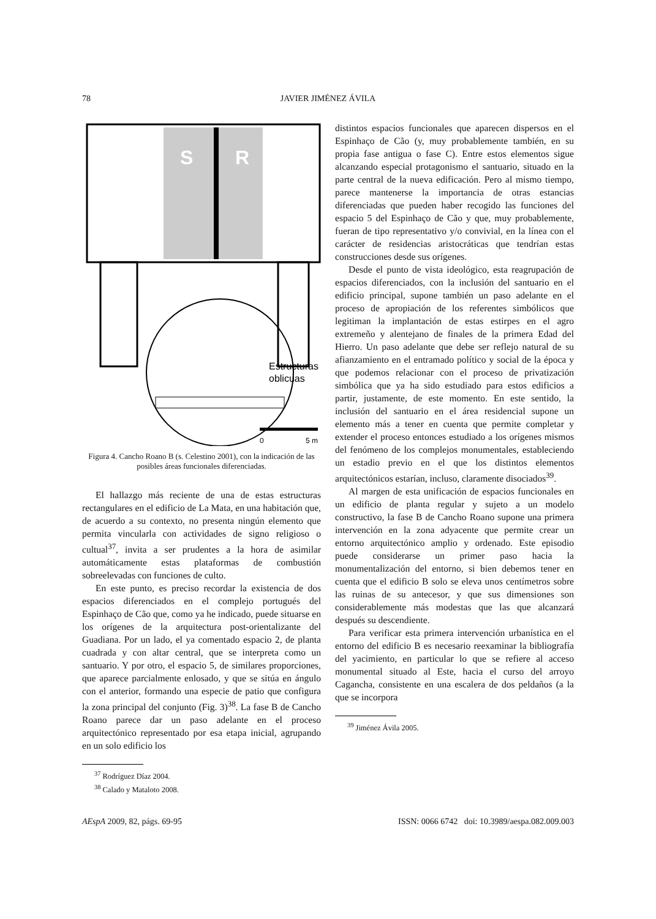78 JAVIER JIMÉNEZ ÁVILA
S
R
Estructuras
oblicuas
0
5 m
Figura 4. Cancho Roano B (s. Celestino 2001), con la indicación de las posibles áreas funcionales diferenciadas.
El hallazgo más reciente de una de estas estructuras rectangulares en el edificio de La Mata, en una habitación que, de acuerdo a su contexto, no presenta ningún elemento que permita vincularla con actividades de signo religioso o cultual<sup>37</sup>, invita a ser prudentes a la hora de asimilar automáticamente estas plataformas de combustión sobreelevadas con funciones de culto.
En este punto, es preciso recordar la existencia de dos espacios diferenciados en el complejo portugués del Espinhaço de Cão que, como ya he indicado, puede situarse en los orígenes de la arquitectura post-orientalizante del Guadiana. Por un lado, el ya comentado espacio 2, de planta cuadrada y con altar central, que se interpreta como un santuario. Y por otro, el espacio 5, de similares proporciones, que aparece parcialmente enlosado, y que se sitúa en ángulo con el anterior, formando una especie de patio que configura la zona principal del conjunto (Fig. 3)<sup>38</sup>. La fase B de Cancho Roano parece dar un paso adelante en el proceso arquitectónico representado por esa etapa inicial, agrupando en un solo edificio los
<sup>37</sup> Rodríguez Díaz 2004.
<sup>38</sup> Calado y Mataloto 2008.
distintos espacios funcionales que aparecen dispersos en el Espinhaço de Cão (y, muy probablemente también, en su propia fase antigua o fase C). Entre estos elementos sigue alcanzando especial protagonismo el santuario, situado en la parte central de la nueva edificación. Pero al mismo tiempo, parece mantenerse la importancia de otras estancias diferenciadas que pueden haber recogido las funciones del espacio 5 del Espinhaço de Cão y que, muy probablemente, fueran de tipo representativo y/o convivial, en la línea con el carácter de residencias aristocráticas que tendrían estas construcciones desde sus orígenes.
Desde el punto de vista ideológico, esta reagrupación de espacios diferenciados, con la inclusión del santuario en el edificio principal, supone también un paso adelante en el proceso de apropiación de los referentes simbólicos que legitiman la implantación de estas estirpes en el agro extremeño y alentejano de finales de la primera Edad del Hierro. Un paso adelante que debe ser reflejo natural de su afianzamiento en el entramado político y social de la época y que podemos relacionar con el proceso de privatización simbólica que ya ha sido estudiado para estos edificios a partir, justamente, de este momento. En este sentido, la inclusión del santuario en el área residencial supone un elemento más a tener en cuenta que permite completar y extender el proceso entonces estudiado a los orígenes mismos del fenómeno de los complejos monumentales, estableciendo un estadio previo en el que los distintos elementos arquitectónicos estarían, incluso, claramente disociados<sup>39</sup>.
Al margen de esta unificación de espacios funcionales en un edificio de planta regular y sujeto a un modelo constructivo, la fase B de Cancho Roano supone una primera intervención en la zona adyacente que permite crear un entorno arquitectónico amplio y ordenado. Este episodio puede considerarse un primer paso hacia la monumentalización del entorno, si bien debemos tener en cuenta que el edificio B solo se eleva unos centímetros sobre las ruinas de su antecesor, y que sus dimensiones son considerablemente más modestas que las que alcanzará después su descendiente.
Para verificar esta primera intervención urbanística en el entorno del edificio B es necesario reexaminar la bibliografía del yacimiento, en particular lo que se refiere al acceso monumental situado al Este, hacia el curso del arroyo Cagancha, consistente en una escalera de dos peldaños (a la que se incorpora
<sup>39</sup> Jiménez Ávila 2005.
AEspA 2009, 82, págs. 69-95 ISSN: 0066 6742 doi: 10.3989/aespa.082.009.003